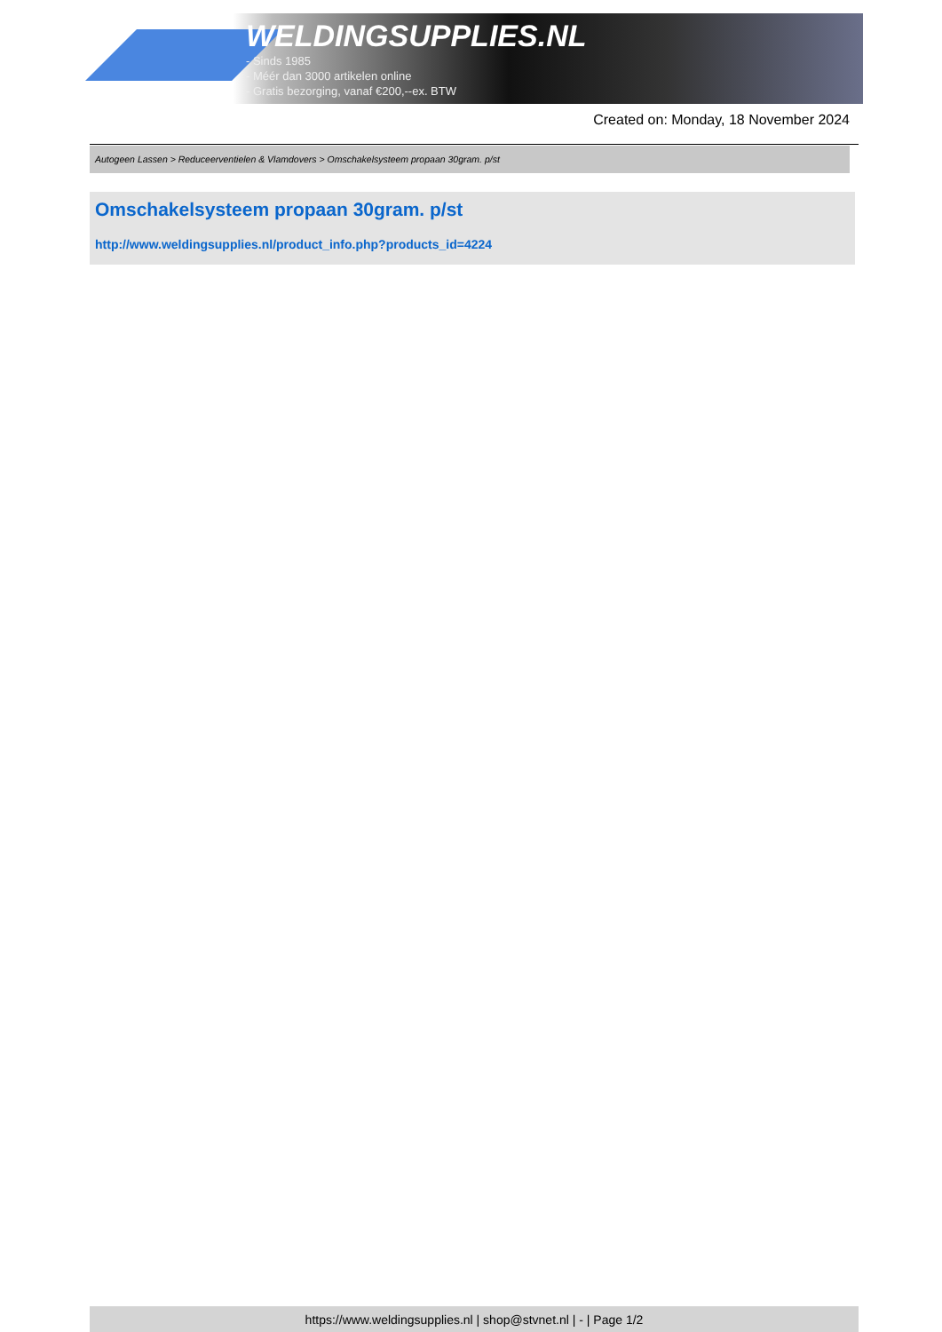WELDINGSUPPLIES.NL
- Sinds 1985
- Méér dan 3000 artikelen online
- Gratis bezorging, vanaf €200,--ex. BTW
Created on: Monday, 18 November 2024
Autogeen Lassen > Reduceerventielen & Vlamdovers > Omschakelsysteem propaan 30gram. p/st
Omschakelsysteem propaan 30gram. p/st
http://www.weldingsupplies.nl/product_info.php?products_id=4224
https://www.weldingsupplies.nl | shop@stvnet.nl | - | Page 1/2